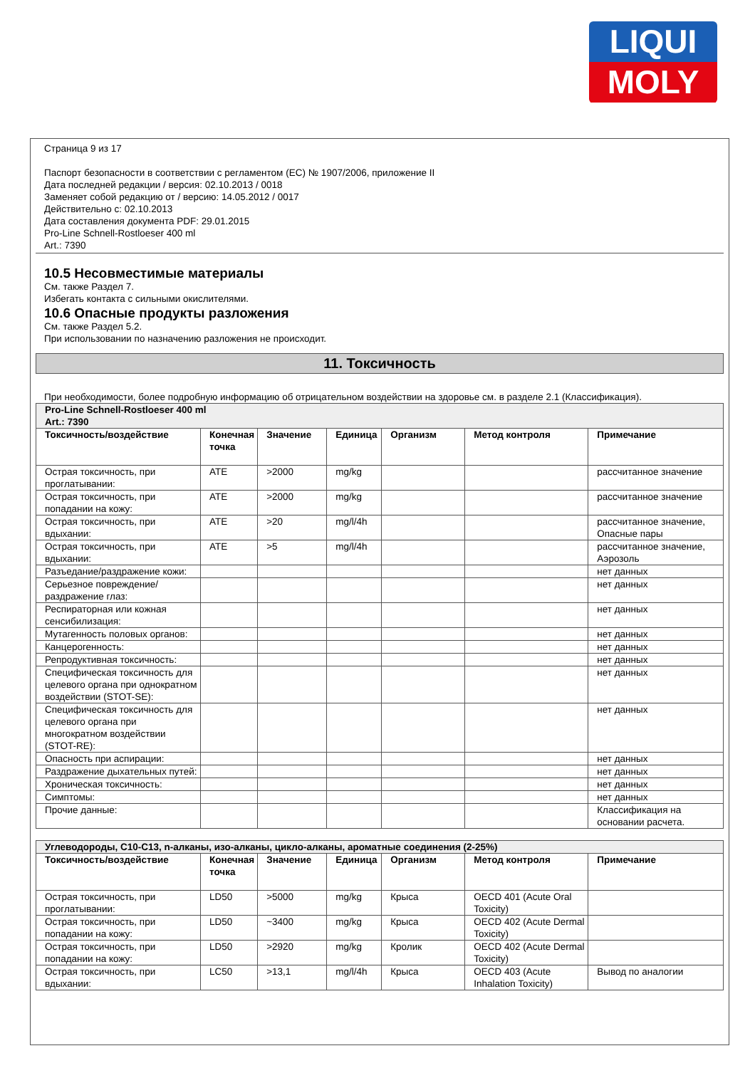LIQUI
MOLY
Страница 9 из 17
Паспорт безопасности в соответствии с регламентом (ЕС) № 1907/2006, приложение II
Дата последней редакции / версия: 02.10.2013 / 0018
Заменяет собой редакцию от / версию: 14.05.2012 / 0017
Действительно с: 02.10.2013
Дата составления документа PDF: 29.01.2015
Pro-Line Schnell-Rostloeser 400 ml
Art.: 7390
10.5 Несовместимые материалы
См. также Раздел 7.
Избегать контакта с сильными окислителями.
10.6 Опасные продукты разложения
См. также Раздел 5.2.
При использовании по назначению разложения не происходит.
11. Токсичность
При необходимости, более подробную информацию об отрицательном воздействии на здоровье см. в разделе 2.1 (Классификация).
| Pro-Line Schnell-Rostloeser 400 ml Art.: 7390 | | | | | | |
| Токсичность/воздействие | Конечная точка | Значение | Единица | Организм | Метод контроля | Примечание |
| Острая токсичность, при проглатывании: | ATE | >2000 | mg/kg | | | рассчитанное значение |
| Острая токсичность, при попадании на кожу: | ATE | >2000 | mg/kg | | | рассчитанное значение |
| Острая токсичность, при вдыхании: | ATE | >20 | mg/l/4h | | | рассчитанное значение, Опасные пары |
| Острая токсичность, при вдыхании: | ATE | >5 | mg/l/4h | | | рассчитанное значение, Аэрозоль |
| Разъедание/раздражение кожи: | | | | | | нет данных |
| Серьезное повреждение/раздражение глаз: | | | | | | нет данных |
| Респираторная или кожная сенсибилизация: | | | | | | нет данных |
| Мутагенность половых органов: | | | | | | нет данных |
| Канцерогенность: | | | | | | нет данных |
| Репродуктивная токсичность: | | | | | | нет данных |
| Специфическая токсичность для целевого органа при однократном воздействии (STOT-SE): | | | | | | нет данных |
| Специфическая токсичность для целевого органа при многократном воздействии (STOT-RE): | | | | | | нет данных |
| Опасность при аспирации: | | | | | | нет данных |
| Раздражение дыхательных путей: | | | | | | нет данных |
| Хроническая токсичность: | | | | | | нет данных |
| Симптомы: | | | | | | нет данных |
| Прочие данные: | | | | | | Классификация на основании расчета. |
| Углеводороды, C10-C13, n-алканы, изо-алканы, цикло-алканы, ароматные соединения (2-25%) | | | | | | |
| Токсичность/воздействие | Конечная точка | Значение | Единица | Организм | Метод контроля | Примечание |
| Острая токсичность, при проглатывании: | LD50 | >5000 | mg/kg | Крыса | OECD 401 (Acute Oral Toxicity) | |
| Острая токсичность, при попадании на кожу: | LD50 | ~3400 | mg/kg | Крыса | OECD 402 (Acute Dermal Toxicity) | |
| Острая токсичность, при попадании на кожу: | LD50 | >2920 | mg/kg | Кролик | OECD 402 (Acute Dermal Toxicity) | |
| Острая токсичность, при вдыхании: | LC50 | >13,1 | mg/l/4h | Крыса | OECD 403 (Acute Inhalation Toxicity) | Вывод по аналогии |